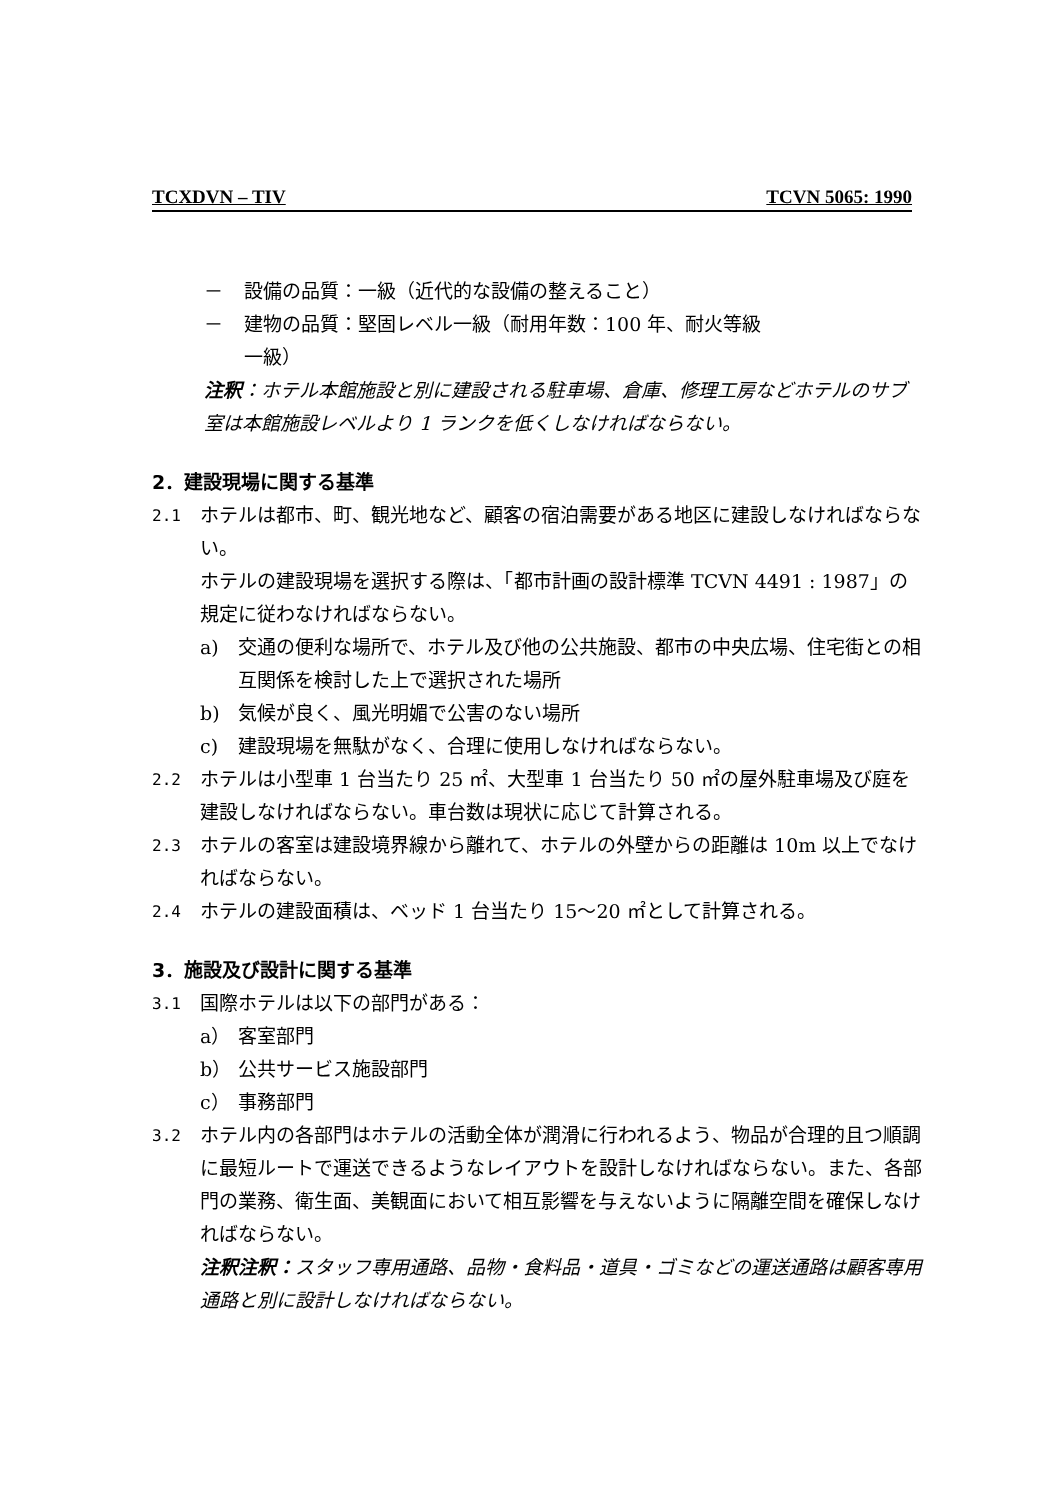TCXDVN – TIV TCVN 5065: 1990
－ 設備の品質：一級（近代的な設備の整えること）
－ 建物の品質：堅固レベル一級（耐用年数：100 年、耐火等級
一級）
注釈：ホテル本館施設と別に建設される駐車場、倉庫、修理工房などホテルのサブ室は本館施設レベルより 1 ランクを低くしなければならない。
2．建設現場に関する基準
2.1 ホテルは都市、町、観光地など、顧客の宿泊需要がある地区に建設しなければならない。
ホテルの建設現場を選択する際は、「都市計画の設計標準 TCVN 4491 : 1987」の規定に従わなければならない。
a) 交通の便利な場所で、ホテル及び他の公共施設、都市の中央広場、住宅街との相互関係を検討した上で選択された場所
b) 気候が良く、風光明媚で公害のない場所
c) 建設現場を無駄がなく、合理に使用しなければならない。
2.2 ホテルは小型車 1 台当たり 25 ㎡、大型車 1 台当たり 50 ㎡の屋外駐車場及び庭を建設しなければならない。車台数は現状に応じて計算される。
2.3 ホテルの客室は建設境界線から離れて、ホテルの外壁からの距離は 10m 以上でなければならない。
2.4 ホテルの建設面積は、ベッド 1 台当たり 15～20 ㎡として計算される。
3．施設及び設計に関する基準
3.1 国際ホテルは以下の部門がある：
a） 客室部門
b） 公共サービス施設部門
c） 事務部門
3.2 ホテル内の各部門はホテルの活動全体が潤滑に行われるよう、物品が合理的且つ順調に最短ルートで運送できるようなレイアウトを設計しなければならない。また、各部門の業務、衛生面、美観面において相互影響を与えないように隔離空間を確保しなければならない。
注釈注釈：スタッフ専用通路、品物・食料品・道具・ゴミなどの運送通路は顧客専用通路と別に設計しなければならない。